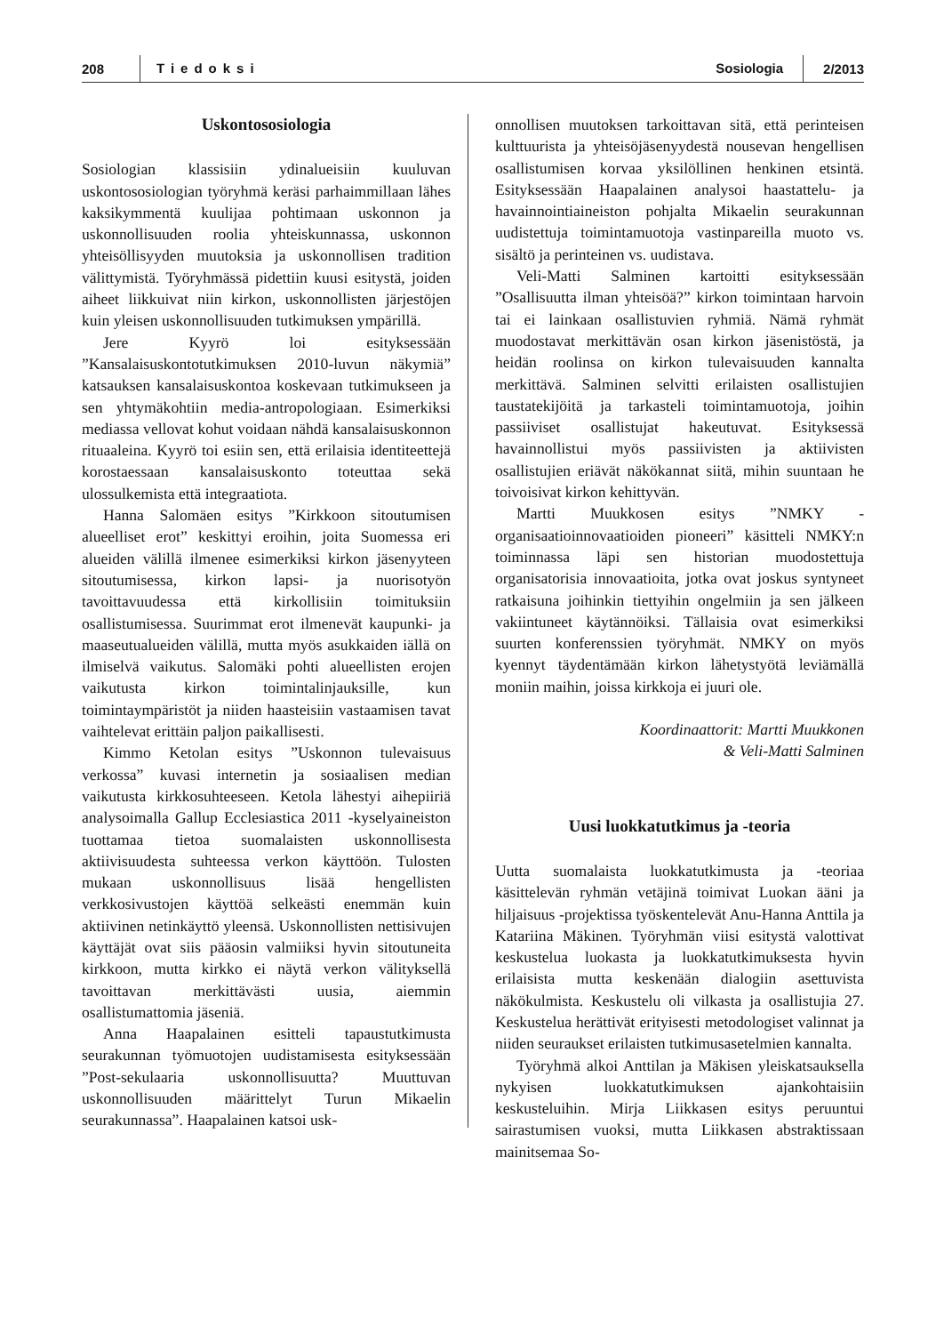208 Tiedoksi Sosiologia 2/2013
Uskontososiologia
Sosiologian klassisiin ydinalueisiin kuuluvan uskontososiologian työryhmä keräsi parhaimmillaan lähes kaksikymmentä kuulijaa pohtimaan uskonnon ja uskonnollisuuden roolia yhteiskunnassa, uskonnon yhteisöllisyyden muutoksia ja uskonnollisen tradition välittymistä. Työryhmässä pidettiin kuusi esitystä, joiden aiheet liikkuivat niin kirkon, uskonnollisten järjestöjen kuin yleisen uskonnollisuuden tutkimuksen ympärillä.
Jere Kyyrö loi esityksessään ”Kansalaisuskontotutkimuksen 2010-luvun näkymiä” katsauksen kansalaisuskontoa koskevaan tutkimukseen ja sen yhtymäkohtiin media-antropologiaan. Esimerkiksi mediassa vellovat kohut voidaan nähdä kansalaisuskonnon rituaaleina. Kyyrö toi esiin sen, että erilaisia identiteettejä korostaessaan kansalaisuskonto toteuttaa sekä ulossulkemista että integraatiota.
Hanna Salomäen esitys ”Kirkkoon sitoutumisen alueelliset erot” keskittyi eroihin, joita Suomessa eri alueiden välillä ilmenee esimerkiksi kirkon jäsenyyteen sitoutumisessa, kirkon lapsi- ja nuorisotyön tavoittavuudessa että kirkollisiin toimituksiin osallistumisessa. Suurimmat erot ilmenevät kaupunki- ja maaseutualueiden välillä, mutta myös asukkaiden iällä on ilmiselvä vaikutus. Salomäki pohti alueellisten erojen vaikutusta kirkon toimintalinjauksille, kun toimintaympäristöt ja niiden haasteisiin vastaamisen tavat vaihtelevat erittäin paljon paikallisesti.
Kimmo Ketolan esitys ”Uskonnon tulevaisuus verkossa” kuvasi internetin ja sosiaalisen median vaikutusta kirkkosuhteeseen. Ketola lähestyi aihepiiriä analysoimalla Gallup Ecclesiastica 2011 -kyselyaineiston tuottamaa tietoa suomalaisten uskonnollisesta aktiivisuudesta suhteessa verkon käyttöön. Tulosten mukaan uskonnollisuus lisää hengellisten verkkosivustojen käyttöä selkeästi enemmän kuin aktiivinen netinkäyttö yleensä. Uskonnollisten nettisivujen käyttäjät ovat siis pääosin valmiiksi hyvin sitoutuneita kirkkoon, mutta kirkko ei näytä verkon välityksellä tavoittavan merkittävästi uusia, aiemmin osallistumattomia jäseniä.
Anna Haapalainen esitteli tapaustutkimusta seurakunnan työmuotojen uudistamisesta esityksessään ”Post-sekulaaria uskonnollisuutta? Muuttuvan uskonnollisuuden määrittelyt Turun Mikaelin seurakunnassa”. Haapalainen katsoi usk-
onnollisen muutoksen tarkoittavan sitä, että perinteisen kulttuurista ja yhteisöjäsenyydestä nousevan hengellisen osallistumisen korvaa yksilöllinen henkinen etsintä. Esityksessään Haapalainen analysoi haastattelu- ja havainnointiaineiston pohjalta Mikaelin seurakunnan uudistettuja toimintamuotoja vastinpareilla muoto vs. sisältö ja perinteinen vs. uudistava.
Veli-Matti Salminen kartoitti esityksessään ”Osallisuutta ilman yhteisöä?” kirkon toimintaan harvoin tai ei lainkaan osallistuvien ryhmiä. Nämä ryhmät muodostavat merkittävän osan kirkon jäsenistöstä, ja heidän roolinsa on kirkon tulevaisuuden kannalta merkittävä. Salminen selvitti erilaisten osallistujien taustatekijöitä ja tarkasteli toimintamuotoja, joihin passiiviset osallistujat hakeutuvat. Esityksessä havainnollistui myös passiivisten ja aktiivisten osallistujien eriävät näkökannat siitä, mihin suuntaan he toivoisivat kirkon kehittyvän.
Martti Muukkosen esitys ”NMKY - organisaatioinnovaatioiden pioneeri” käsitteli NMKY:n toiminnassa läpi sen historian muodostettuja organisatorisia innovaatioita, jotka ovat joskus syntyneet ratkaisuna joihinkin tiettyihin ongelmiin ja sen jälkeen vakiintuneet käytännöiksi. Tällaisia ovat esimerkiksi suurten konferenssien työryhmät. NMKY on myös kyennyt täydentämään kirkon lähetystyötä leviämällä moniin maihin, joissa kirkkoja ei juuri ole.
Koordinaattorit: Martti Muukkonen
& Veli-Matti Salminen
Uusi luokkatutkimus ja -teoria
Uutta suomalaista luokkatutkimusta ja -teoriaa käsittelevän ryhmän vetäjinä toimivat Luokan ääni ja hiljaisuus -projektissa työskentelevät Anu-Hanna Anttila ja Katariina Mäkinen. Työryhmän viisi esitystä valottivat keskustelua luokasta ja luokkatutkimuksesta hyvin erilaisista mutta keskenään dialogiin asettuvista näkökulmista. Keskustelu oli vilkasta ja osallistujia 27. Keskustelua herättivät erityisesti metodologiset valinnat ja niiden seuraukset erilaisten tutkimusasetelmien kannalta.
Työryhmä alkoi Anttilan ja Mäkisen yleiskatsauksella nykyisen luokkatutkimuksen ajankohtaisiin keskusteluihin. Mirja Liikkasen esitys peruuntui sairastumisen vuoksi, mutta Liikkasen abstraktissaan mainitsemaa So-